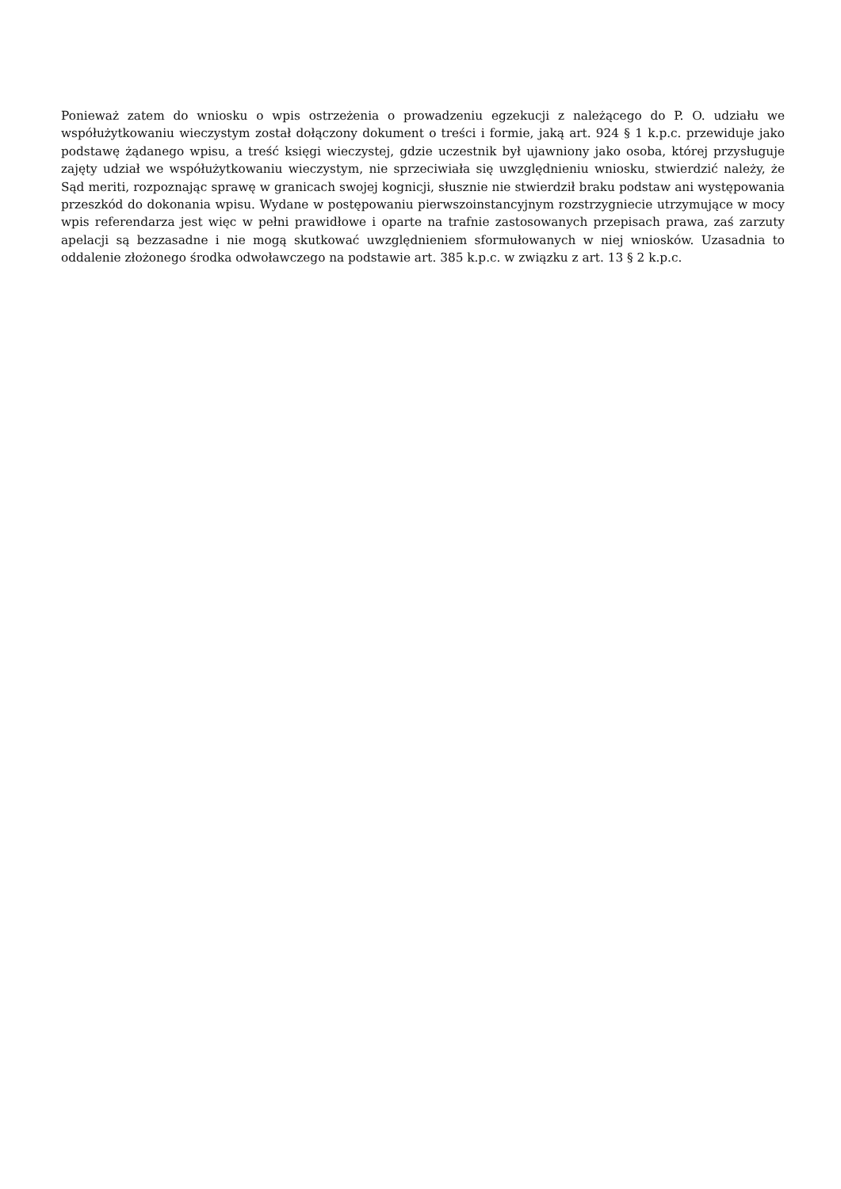Ponieważ zatem do wniosku o wpis ostrzeżenia o prowadzeniu egzekucji z należącego do P. O. udziału we współużytkowaniu wieczystym został dołączony dokument o treści i formie, jaką art. 924 § 1 k.p.c. przewiduje jako podstawę żądanego wpisu, a treść księgi wieczystej, gdzie uczestnik był ujawniony jako osoba, której przysługuje zajęty udział we współużytkowaniu wieczystym, nie sprzeciwiała się uwzględnieniu wniosku, stwierdzić należy, że Sąd meriti, rozpoznając sprawę w granicach swojej kognicji, słusznie nie stwierdził braku podstaw ani występowania przeszkód do dokonania wpisu. Wydane w postępowaniu pierwszoinstancyjnym rozstrzygniecie utrzymujące w mocy wpis referendarza jest więc w pełni prawidłowe i oparte na trafnie zastosowanych przepisach prawa, zaś zarzuty apelacji są bezzasadne i nie mogą skutkować uwzględnieniem sformułowanych w niej wniosków. Uzasadnia to oddalenie złożonego środka odwoławczego na podstawie art. 385 k.p.c. w związku z art. 13 § 2 k.p.c.